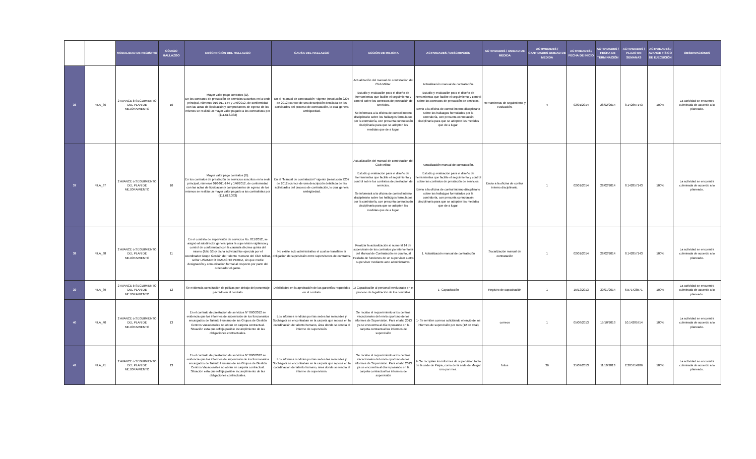| | | MODALIDAD DE REGISTRO | CÓDIGO HALLAZGO | DESCRIPCIÓN DEL HALLAZGO | CAUSA DEL HALLAZGO | ACCIÓN DE MEJORA | ACTIVIDADES / DESCRIPCIÓN | ACTIVIDADES / UNIDAD DE MEDIDA | ACTIVIDADES / CANTIDADES UNIDAD DE MEDIDA | ACTIVIDADES / FECHA DE INICIO | ACTIVIDADES / FECHA DE TERMINACIÓN | ACTIVIDADES / PLAZO EN SEMANAS | ACTIVIDADES / AVANCE FÍSICO DE EJECUCIÓN | OBSERVACIONES |
| --- | --- | --- | --- | --- | --- | --- | --- | --- | --- | --- | --- | --- | --- | --- |
| 36 | FILA_36 | 2 AVANCE ó SEGUIMIENTO DEL PLAN DE MEJORAMIENTO | 10 | Mayor valor pago contratos (D). En los contratos de prestación de servicios suscritos en la sede principal, números 010-011-144 y 146/2012, de conformidad con las actas de liquidación y comprobantes de egreso de los mismos se realizó un mayor valor pagado a los contratistas por ($11.613.333) | En el "Manual de contratación" vigente (resolución 2207 de 2012) carece de una descripción detallada de las actividades del proceso de contratación, lo cual genera ambigüedad. | Actualización del manual de contratación del Club Militar. Estudio y evaluación para el diseño de herramientas que facilite el seguimiento y control sobre los contratos de prestación de servicios. Se informara a la oficina de control interno disciplinario sobre los hallazgos formulados por la contraloría, con presunta connotación disciplinaria para que se adopten las medidas que de a lugar. | Actualización manual de contratación. Estudio y evaluación para el diseño de herramientas que facilite el seguimiento y control sobre los contratos de prestación de servicios. Envio a la oficina de control interno disciplinario sobre los hallazgos formulados por la contraloría, con presunta connotación disciplinaria para que se adopten las medidas que de a lugar. | Herramientas de seguimiento y evaluación. | 4 | 02/01/2014 | 28/02/2014 | 8.142857143 | 100% | La actividad se encuentra culminada de acuerdo a lo planeado. |
| 37 | FILA_37 | 2 AVANCE ó SEGUIMIENTO DEL PLAN DE MEJORAMIENTO | 10 | Mayor valor pago contratos (D). En los contratos de prestación de servicios suscritos en la sede principal, números 010-011-144 y 146/2012, de conformidad con las actas de liquidación y comprobantes de egreso de los mismos se realizó un mayor valor pagado a los contratistas por ($11.613.333) | En el "Manual de contratación" vigente (resolución 2207 de 2012) carece de una descripción detallada de las actividades del proceso de contratación, lo cual genera ambigüedad. | Actualización del manual de contratación del Club Militar. Estudio y evaluación para el diseño de herramientas que facilite el seguimiento y control sobre los contratos de prestación de servicios. Se informará a la oficina de control interno disciplinario sobre los hallazgos formulados por la contraloría, con presunta connotación disciplinaria para que se adopten las medidas que de a lugar. | Actualización manual de contratación. Estudio y evaluación para el diseño de herramientas que facilite el seguimiento y control sobre los contratos de prestación de servicios. Envio a la oficina de control interno disciplinario sobre los hallazgos formulados por la contraloría, con presunta connotación disciplinaria para que se adopten las medidas que de a lugar. | Envio a la oficina de control interno disciplinario. | 1 | 02/01/2014 | 28/02/2014 | 8.142857143 | 100% | La actividad se encuentra culminada de acuerdo a lo planeado. |
| 38 | FILA_38 | 2 AVANCE ó SEGUIMIENTO DEL PLAN DE MEJORAMIENTO | 11 | En el contrato de supervisión de servicios No. 011/2012, se asignó al subdirector general para la supervisión vigilancia y control de conformidad con la clausula décima quinta del mismo (folio 53) y dicha actividad fue ejercida por el coordinador Grupo Gestión del Talento Humano del Club Militar, señor LISANDRO CAMACHO PEREZ, sin que medie designación y comunicación formal al respecto por parte del ordenador el gasto. | No existe acto administrativo el cual se transfiere la obligación de supervisión entre supervisores de contratos. | Realizar la actualización al numeral 14 de supervisión de los contratos y/o interventoria del Manual de Contratación en cuanto, al traslado de funciones de un supervisor a otro supervisor mediante acto administrativo. | 1. Actualización manual de contratación | Socialización manual de contratación | 1 | 02/01/2014 | 28/02/2014 | 8.142857143 | 100% | La actividad se encuentra culminada de acuerdo a lo planeado. |
| 39 | FILA_39 | 2 AVANCE ó SEGUIMIENTO DEL PLAN DE MEJORAMIENTO | 12 | Se evidencia constitución de pólizas por debajo del porcentaje pactado en el contrato | Debilidades en la aprobación de las garantías requeridas en el contrato | 1) Capacitación al personal involucrado en el proceso de legalización de los contratos | 1- Capacitación | Registro de capacitación | 1 | 15/12/2013 | 30/01/2014 | 6.571428571 | 100% | La actividad se encuentra culminada de acuerdo a lo planeado. |
| 40 | FILA_40 | 2 AVANCE ó SEGUIMIENTO DEL PLAN DE MEJORAMIENTO | 13 | En el contrato de prestación de servicios N° 060/2012 se evidencia que los informes de supervisión de los funcionarios encargados de Talento Humano de los Grupos de Gestión Centros Vacacionales no obran en carpeta contractual. Situación esta que refleja posible incumplimiento de las obligaciones contractuales. | Los informes rendidos por las sedes las mercedes y Sochagota se encontraban en la carpeta que reposa en la coordinación de talento humano, área donde se rendía el informe de supervisión. | Se recabo el requerimiento a los centros vacacionales del envió oportuno de los informes de Supervisión. Para el año 2013 ya se encuentra al día reposando en la carpeta contractual los informes de supervisión | 1- Se remiten correos solicitando el envió de los informes de supervisión por mes (12 en total) | correos | 1 | 05/08/2013 | 15/10/2013 | 10.14285714 | 100% | La actividad se encuentra culminada de acuerdo a lo planeado. |
| 41 | FILA_41 | 2 AVANCE ó SEGUIMIENTO DEL PLAN DE MEJORAMIENTO | 13 | En el contrato de prestación de servicios N° 060/2012 se evidencia que los informes de supervisión de los funcionarios encargados de Talento Humano de los Grupos de Gestión Centros Vacacionales no obran en carpeta contractual. Situación esta que refleja posible incumplimiento de las obligaciones contractuales. | Los informes rendidos por las sedes las mercedes y Sochagota se encontraban en la carpeta que reposa en la coordinación de talento humano, área donde se rendía el informe de supervisión. | Se recabo el requerimiento a los centros vacacionales del envió oportuno de los informes de Supervisión. Para el año 2013 ya se encuentra al día reposando en la carpeta contractual los informes de supervisión | 2- Se recopilan los informes de supervisión tanto de la sede de Paipa, como de la sede de Melgar uno por mes. | folios | 36 | 25/09/2013 | 11/10/2013 | 2.285714286 | 100% | La actividad se encuentra culminada de acuerdo a lo planeado. |